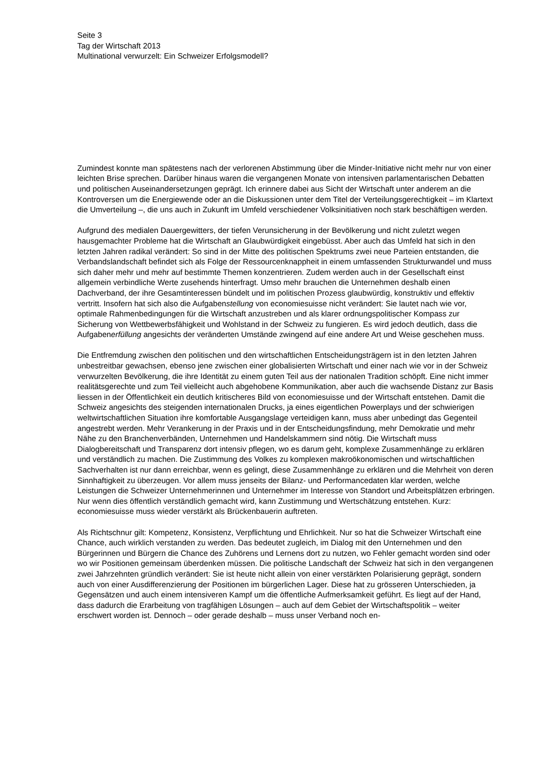Seite 3
Tag der Wirtschaft 2013
Multinational verwurzelt: Ein Schweizer Erfolgsmodell?
Zumindest konnte man spätestens nach der verlorenen Abstimmung über die Minder-Initiative nicht mehr nur von einer leichten Brise sprechen. Darüber hinaus waren die vergangenen Monate von intensiven parlamentarischen Debatten und politischen Auseinandersetzungen geprägt. Ich erinnere dabei aus Sicht der Wirtschaft unter anderem an die Kontroversen um die Energiewende oder an die Diskussionen unter dem Titel der Verteilungsgerechtigkeit – im Klartext die Umverteilung –, die uns auch in Zukunft im Umfeld verschiedener Volksinitiativen noch stark beschäftigen werden.
Aufgrund des medialen Dauergewitters, der tiefen Verunsicherung in der Bevölkerung und nicht zuletzt wegen hausgemachter Probleme hat die Wirtschaft an Glaubwürdigkeit eingebüsst. Aber auch das Umfeld hat sich in den letzten Jahren radikal verändert: So sind in der Mitte des politischen Spektrums zwei neue Parteien entstanden, die Verbandslandschaft befindet sich als Folge der Ressourcenknappheit in einem umfassenden Strukturwandel und muss sich daher mehr und mehr auf bestimmte Themen konzentrieren. Zudem werden auch in der Gesellschaft einst allgemein verbindliche Werte zusehends hinterfragt. Umso mehr brauchen die Unternehmen deshalb einen Dachverband, der ihre Gesamtinteressen bündelt und im politischen Prozess glaubwürdig, konstruktiv und effektiv vertritt. Insofern hat sich also die Aufgabenstellung von economiesuisse nicht verändert: Sie lautet nach wie vor, optimale Rahmenbedingungen für die Wirtschaft anzustreben und als klarer ordnungspolitischer Kompass zur Sicherung von Wettbewerbsfähigkeit und Wohlstand in der Schweiz zu fungieren. Es wird jedoch deutlich, dass die Aufgabenerfüllung angesichts der veränderten Umstände zwingend auf eine andere Art und Weise geschehen muss.
Die Entfremdung zwischen den politischen und den wirtschaftlichen Entscheidungsträgern ist in den letzten Jahren unbestreitbar gewachsen, ebenso jene zwischen einer globalisierten Wirtschaft und einer nach wie vor in der Schweiz verwurzelten Bevölkerung, die ihre Identität zu einem guten Teil aus der nationalen Tradition schöpft. Eine nicht immer realitätsgerechte und zum Teil vielleicht auch abgehobene Kommunikation, aber auch die wachsende Distanz zur Basis liessen in der Öffentlichkeit ein deutlich kritischeres Bild von economiesuisse und der Wirtschaft entstehen. Damit die Schweiz angesichts des steigenden internationalen Drucks, ja eines eigentlichen Powerplays und der schwierigen weltwirtschaftlichen Situation ihre komfortable Ausgangslage verteidigen kann, muss aber unbedingt das Gegenteil angestrebt werden. Mehr Verankerung in der Praxis und in der Entscheidungsfindung, mehr Demokratie und mehr Nähe zu den Branchenverbänden, Unternehmen und Handelskammern sind nötig. Die Wirtschaft muss Dialogbereitschaft und Transparenz dort intensiv pflegen, wo es darum geht, komplexe Zusammenhänge zu erklären und verständlich zu machen. Die Zustimmung des Volkes zu komplexen makroökonomischen und wirtschaftlichen Sachverhalten ist nur dann erreichbar, wenn es gelingt, diese Zusammenhänge zu erklären und die Mehrheit von deren Sinnhaftigkeit zu überzeugen. Vor allem muss jenseits der Bilanz- und Performancedaten klar werden, welche Leistungen die Schweizer Unternehmerinnen und Unternehmer im Interesse von Standort und Arbeitsplätzen erbringen. Nur wenn dies öffentlich verständlich gemacht wird, kann Zustimmung und Wertschätzung entstehen. Kurz: economiesuisse muss wieder verstärkt als Brückenbauerin auftreten.
Als Richtschnur gilt: Kompetenz, Konsistenz, Verpflichtung und Ehrlichkeit. Nur so hat die Schweizer Wirtschaft eine Chance, auch wirklich verstanden zu werden. Das bedeutet zugleich, im Dialog mit den Unternehmen und den Bürgerinnen und Bürgern die Chance des Zuhörens und Lernens dort zu nutzen, wo Fehler gemacht worden sind oder wo wir Positionen gemeinsam überdenken müssen. Die politische Landschaft der Schweiz hat sich in den vergangenen zwei Jahrzehnten gründlich verändert: Sie ist heute nicht allein von einer verstärkten Polarisierung geprägt, sondern auch von einer Ausdifferenzierung der Positionen im bürgerlichen Lager. Diese hat zu grösseren Unterschieden, ja Gegensätzen und auch einem intensiveren Kampf um die öffentliche Aufmerksamkeit geführt. Es liegt auf der Hand, dass dadurch die Erarbeitung von tragfähigen Lösungen – auch auf dem Gebiet der Wirtschaftspolitik – weiter erschwert worden ist. Dennoch – oder gerade deshalb – muss unser Verband noch en-